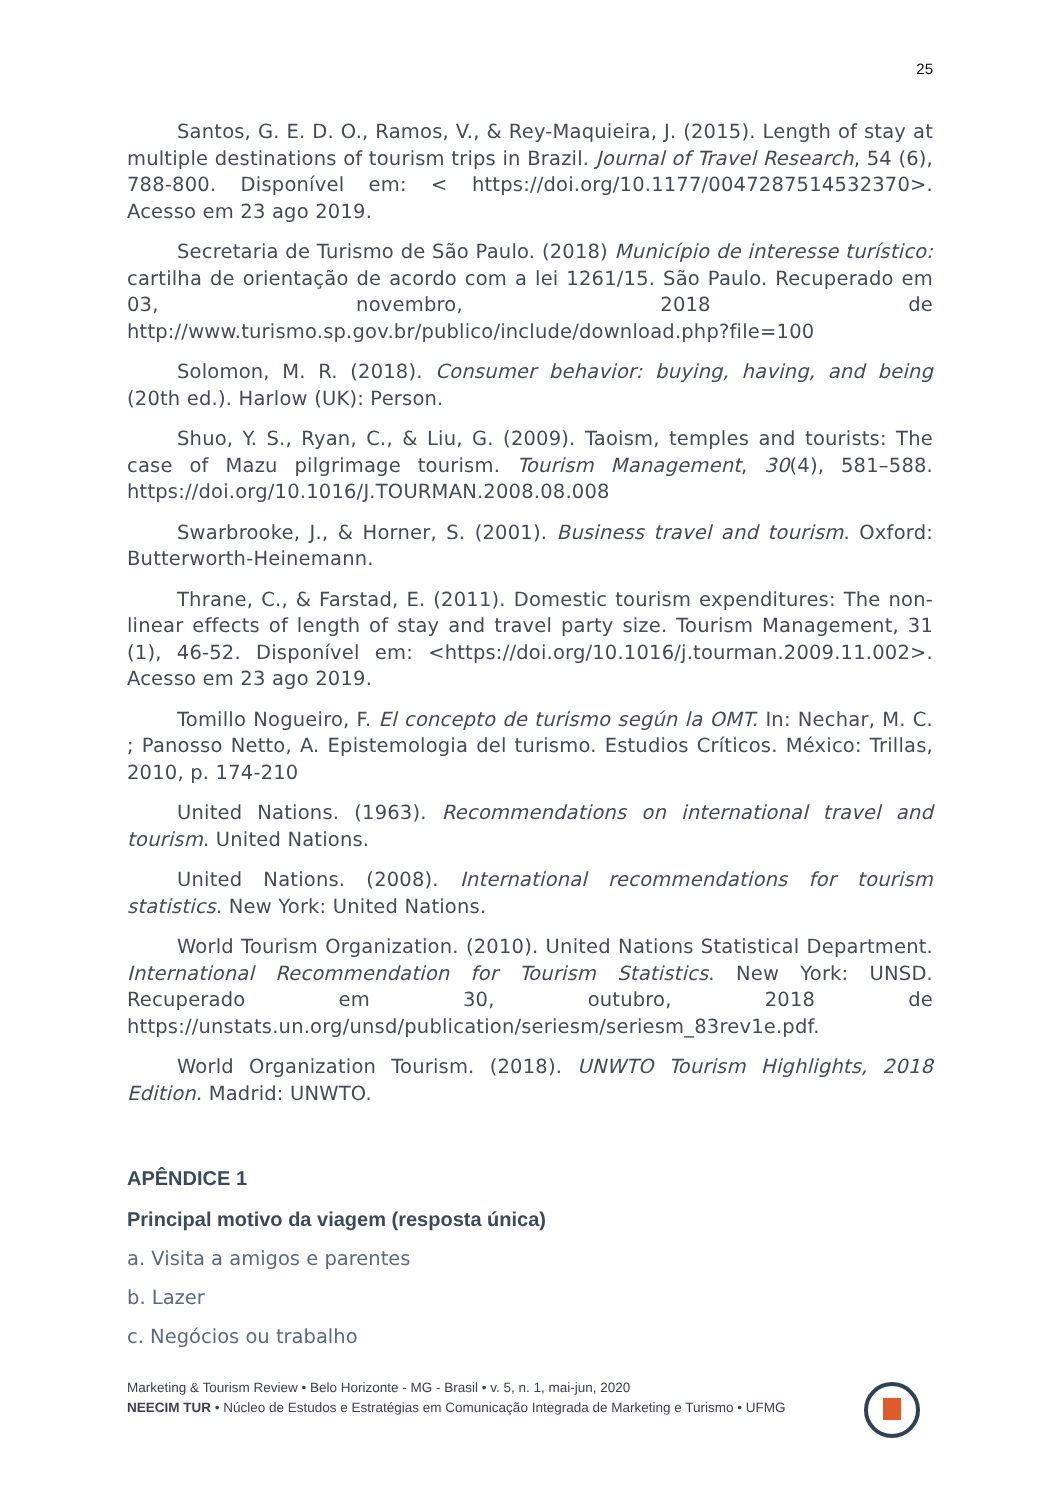25
Santos, G. E. D. O., Ramos, V., & Rey-Maquieira, J. (2015). Length of stay at multiple destinations of tourism trips in Brazil. Journal of Travel Research, 54 (6), 788-800. Disponível em: < https://doi.org/10.1177/0047287514532370>. Acesso em 23 ago 2019.
Secretaria de Turismo de São Paulo. (2018) Município de interesse turístico: cartilha de orientação de acordo com a lei 1261/15. São Paulo. Recuperado em 03, novembro, 2018 de http://www.turismo.sp.gov.br/publico/include/download.php?file=100
Solomon, M. R. (2018). Consumer behavior: buying, having, and being (20th ed.). Harlow (UK): Person.
Shuo, Y. S., Ryan, C., & Liu, G. (2009). Taoism, temples and tourists: The case of Mazu pilgrimage tourism. Tourism Management, 30(4), 581–588. https://doi.org/10.1016/J.TOURMAN.2008.08.008
Swarbrooke, J., & Horner, S. (2001). Business travel and tourism. Oxford: Butterworth-Heinemann.
Thrane, C., & Farstad, E. (2011). Domestic tourism expenditures: The non-linear effects of length of stay and travel party size. Tourism Management, 31 (1), 46-52. Disponível em: <https://doi.org/10.1016/j.tourman.2009.11.002>. Acesso em 23 ago 2019.
Tomillo Nogueiro, F. El concepto de turismo según la OMT. In: Nechar, M. C. ; Panosso Netto, A. Epistemologia del turismo. Estudios Críticos. México: Trillas, 2010, p. 174-210
United Nations. (1963). Recommendations on international travel and tourism. United Nations.
United Nations. (2008). International recommendations for tourism statistics. New York: United Nations.
World Tourism Organization. (2010). United Nations Statistical Department. International Recommendation for Tourism Statistics. New York: UNSD. Recuperado em 30, outubro, 2018 de https://unstats.un.org/unsd/publication/seriesm/seriesm_83rev1e.pdf.
World Organization Tourism. (2018). UNWTO Tourism Highlights, 2018 Edition. Madrid: UNWTO.
APÊNDICE 1
Principal motivo da viagem (resposta única)
a. Visita a amigos e parentes
b. Lazer
c. Negócios ou trabalho
Marketing & Tourism Review • Belo Horizonte - MG - Brasil • v. 5, n. 1, mai-jun, 2020
NEECIM TUR • Núcleo de Estudos e Estratégias em Comunicação Integrada de Marketing e Turismo • UFMG